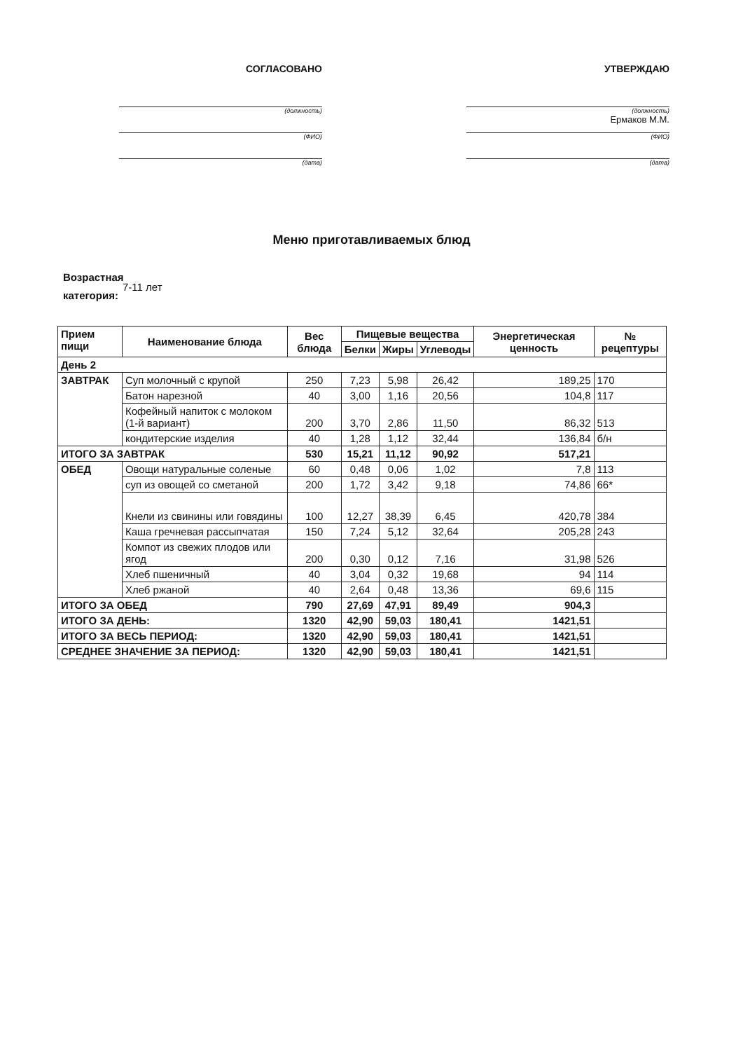СОГЛАСОВАНО
(должность)
(ФИО)
(дата)
УТВЕРЖДАЮ
(должность)
Ермаков М.М.
(ФИО)
(дата)
Меню приготавливаемых блюд
Возрастная категория:
7-11 лет
| Прием пищи | Наименование блюда | Вес блюда | Пищевые вещества | | | Энергетическая ценность | № рецептуры |
| --- | --- | --- | --- | --- | --- | --- | --- |
| | | | Белки | Жиры | Углеводы | | |
| День 2 | | | | | | | |
| ЗАВТРАК | Суп молочный с крупой | 250 | 7,23 | 5,98 | 26,42 | 189,25 | 170 |
| | Батон нарезной | 40 | 3,00 | 1,16 | 20,56 | 104,8 | 117 |
| | Кофейный напиток с молоком (1-й вариант) | 200 | 3,70 | 2,86 | 11,50 | 86,32 | 513 |
| | кондитерские изделия | 40 | 1,28 | 1,12 | 32,44 | 136,84 | б/н |
| ИТОГО ЗА ЗАВТРАК | | 530 | 15,21 | 11,12 | 90,92 | 517,21 | |
| ОБЕД | Овощи натуральные соленые | 60 | 0,48 | 0,06 | 1,02 | 7,8 | 113 |
| | суп из овощей со сметаной | 200 | 1,72 | 3,42 | 9,18 | 74,86 | 66* |
| | Кнели из свинины или говядины | 100 | 12,27 | 38,39 | 6,45 | 420,78 | 384 |
| | Каша гречневая рассыпчатая | 150 | 7,24 | 5,12 | 32,64 | 205,28 | 243 |
| | Компот из свежих плодов или ягод | 200 | 0,30 | 0,12 | 7,16 | 31,98 | 526 |
| | Хлеб пшеничный | 40 | 3,04 | 0,32 | 19,68 | 94 | 114 |
| | Хлеб ржаной | 40 | 2,64 | 0,48 | 13,36 | 69,6 | 115 |
| ИТОГО ЗА ОБЕД | | 790 | 27,69 | 47,91 | 89,49 | 904,3 | |
| ИТОГО ЗА ДЕНЬ: | | 1320 | 42,90 | 59,03 | 180,41 | 1421,51 | |
| ИТОГО ЗА ВЕСЬ ПЕРИОД: | | 1320 | 42,90 | 59,03 | 180,41 | 1421,51 | |
| СРЕДНЕЕ ЗНАЧЕНИЕ ЗА ПЕРИОД: | | 1320 | 42,90 | 59,03 | 180,41 | 1421,51 | |